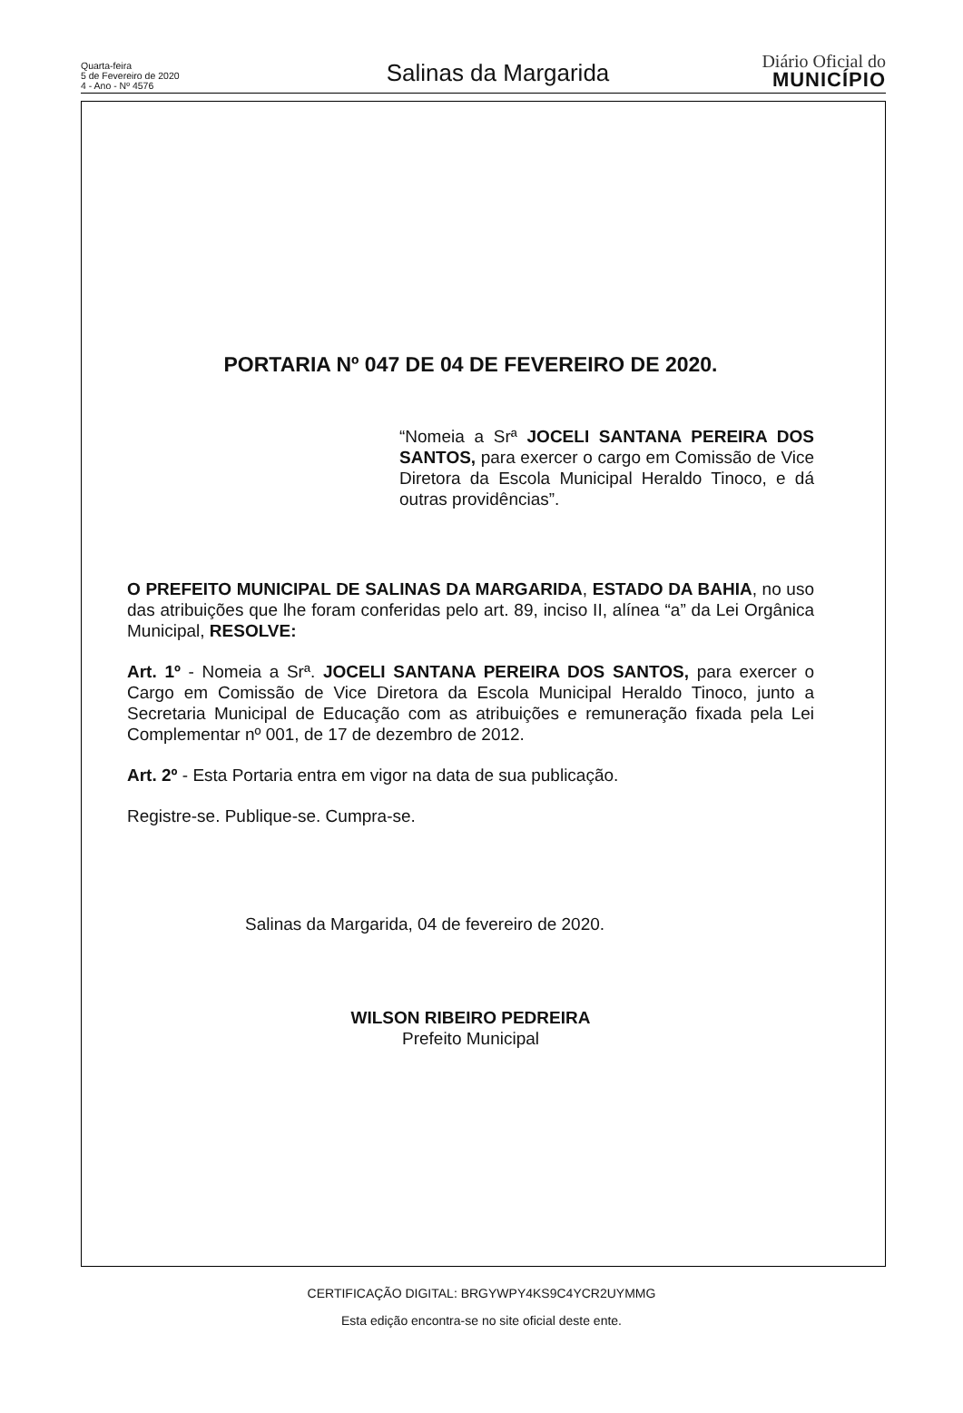Quarta-feira
5 de Fevereiro de 2020
4 - Ano - Nº 4576
Salinas da Margarida
Diário Oficial do
MUNICÍPIO
PORTARIA Nº 047 DE 04 DE FEVEREIRO DE 2020.
“Nomeia a Srª JOCELI SANTANA PEREIRA DOS SANTOS, para exercer o cargo em Comissão de Vice Diretora da Escola Municipal Heraldo Tinoco, e dá outras providências”.
O PREFEITO MUNICIPAL DE SALINAS DA MARGARIDA, ESTADO DA BAHIA, no uso das atribuições que lhe foram conferidas pelo art. 89, inciso II, alínea “a” da Lei Orgânica Municipal, RESOLVE:
Art. 1º - Nomeia a Srª. JOCELI SANTANA PEREIRA DOS SANTOS, para exercer o Cargo em Comissão de Vice Diretora da Escola Municipal Heraldo Tinoco, junto a Secretaria Municipal de Educação com as atribuições e remuneração fixada pela Lei Complementar nº 001, de 17 de dezembro de 2012.
Art. 2º - Esta Portaria entra em vigor na data de sua publicação.
Registre-se. Publique-se. Cumpra-se.
Salinas da Margarida, 04 de fevereiro de 2020.
WILSON RIBEIRO PEDREIRA
Prefeito Municipal
CERTIFICAÇÃO DIGITAL: BRGYWPY4KS9C4YCR2UYMMG
Esta edição encontra-se no site oficial deste ente.